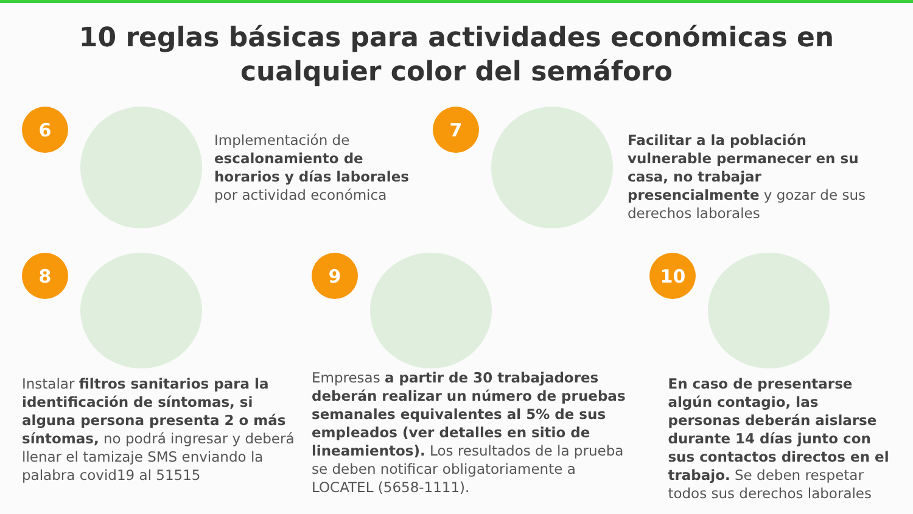10 reglas básicas para actividades económicas en cualquier color del semáforo
6
Implementación de escalonamiento de horarios y días laborales por actividad económica
7
Facilitar a la población vulnerable permanecer en su casa, no trabajar presencialmente y gozar de sus derechos laborales
8
Instalar filtros sanitarios para la identificación de síntomas, si alguna persona presenta 2 o más síntomas, no podrá ingresar y deberá llenar el tamizaje SMS enviando la palabra covid19 al 51515
9
Empresas a partir de 30 trabajadores deberán realizar un número de pruebas semanales equivalentes al 5% de sus empleados (ver detalles en sitio de lineamientos). Los resultados de la prueba se deben notificar obligatoriamente a LOCATEL (5658-1111).
10
En caso de presentarse algún contagio, las personas deberán aislarse durante 14 días junto con sus contactos directos en el trabajo. Se deben respetar todos sus derechos laborales